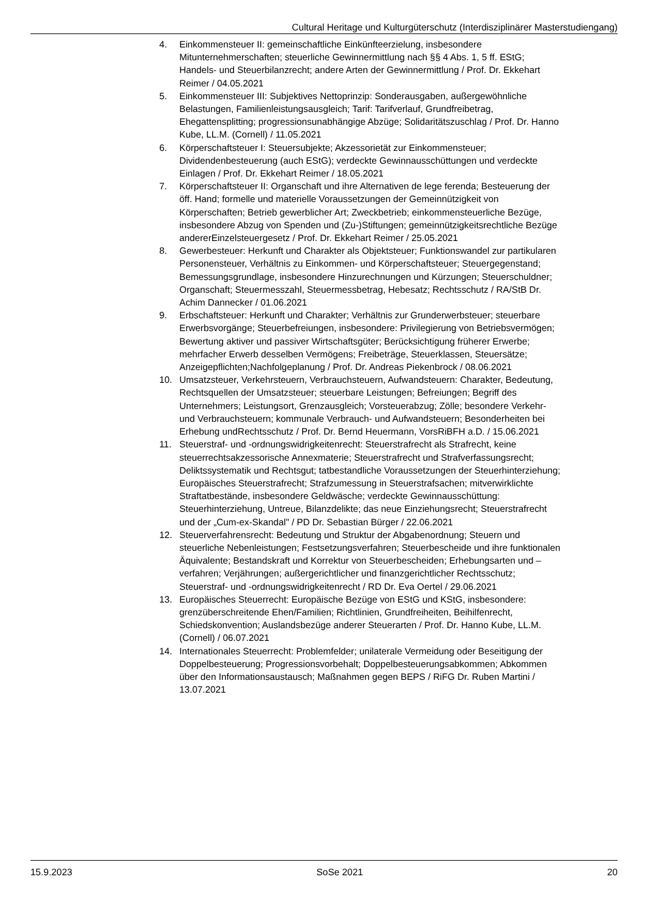Cultural Heritage und Kulturgüterschutz (Interdisziplinärer Masterstudiengang)
4. Einkommensteuer II: gemeinschaftliche Einkünfteerzielung, insbesondere Mitunternehmerschaften; steuerliche Gewinnermittlung nach §§ 4 Abs. 1, 5 ff. EStG; Handels- und Steuerbilanzrecht; andere Arten der Gewinnermittlung / Prof. Dr. Ekkehart Reimer / 04.05.2021
5. Einkommensteuer III: Subjektives Nettoprinzip: Sonderausgaben, außergewöhnliche Belastungen, Familienleistungsausgleich; Tarif: Tarifverlauf, Grundfreibetrag, Ehegattensplitting; progressionsunabhängige Abzüge; Solidaritätszuschlag / Prof. Dr. Hanno Kube, LL.M. (Cornell) / 11.05.2021
6. Körperschaftsteuer I: Steuersubjekte; Akzessorietät zur Einkommensteuer; Dividendenbesteuerung (auch EStG); verdeckte Gewinnausschüttungen und verdeckte Einlagen / Prof. Dr. Ekkehart Reimer / 18.05.2021
7. Körperschaftsteuer II: Organschaft und ihre Alternativen de lege ferenda; Besteuerung der öff. Hand; formelle und materielle Voraussetzungen der Gemeinnützigkeit von Körperschaften; Betrieb gewerblicher Art; Zweckbetrieb; einkommensteuerliche Bezüge, insbesondere Abzug von Spenden und (Zu-)Stiftungen; gemeinnützigkeitsrechtliche Bezüge andererEinzelsteuergesetz / Prof. Dr. Ekkehart Reimer / 25.05.2021
8. Gewerbesteuer: Herkunft und Charakter als Objektsteuer; Funktionswandel zur partikularen Personensteuer, Verhältnis zu Einkommen- und Körperschaftsteuer; Steuergegenstand; Bemessungsgrundlage, insbesondere Hinzurechnungen und Kürzungen; Steuerschuldner; Organschaft; Steuermesszahl, Steuermessbetrag, Hebesatz; Rechtsschutz / RA/StB Dr. Achim Dannecker / 01.06.2021
9. Erbschaftsteuer: Herkunft und Charakter; Verhältnis zur Grunderwerbsteuer; steuerbare Erwerbsvorgänge; Steuerbefreiungen, insbesondere: Privilegierung von Betriebsvermögen; Bewertung aktiver und passiver Wirtschaftsgüter; Berücksichtigung früherer Erwerbe; mehrfacher Erwerb desselben Vermögens; Freibeträge, Steuerklassen, Steuersätze; Anzeigepflichten;Nachfolgeplanung / Prof. Dr. Andreas Piekenbrock / 08.06.2021
10. Umsatzsteuer, Verkehrsteuern, Verbrauchsteuern, Aufwandsteuern: Charakter, Bedeutung, Rechtsquellen der Umsatzsteuer; steuerbare Leistungen; Befreiungen; Begriff des Unternehmers; Leistungsort, Grenzausgleich; Vorsteuerabzug; Zölle; besondere Verkehr- und Verbrauchsteuern; kommunale Verbrauch- und Aufwandsteuern; Besonderheiten bei Erhebung undRechtsschutz / Prof. Dr. Bernd Heuermann, VorsRiBFH a.D. / 15.06.2021
11. Steuerstraf- und -ordnungswidrigkeitenrecht: Steuerstrafrecht als Strafrecht, keine steuerrechtsakzessorische Annexmaterie; Steuerstrafrecht und Strafverfassungsrecht; Deliktssystematik und Rechtsgut; tatbestandliche Voraussetzungen der Steuerhinterziehung; Europäisches Steuerstrafrecht; Strafzumessung in Steuerstrafsachen; mitverwirklichte Straftatbestände, insbesondere Geldwäsche; verdeckte Gewinnausschüttung: Steuerhinterziehung, Untreue, Bilanzdelikte; das neue Einziehungsrecht; Steuerstrafrecht und der „Cum-ex-Skandal" / PD Dr. Sebastian Bürger / 22.06.2021
12. Steuerverfahrensrecht: Bedeutung und Struktur der Abgabenordnung; Steuern und steuerliche Nebenleistungen; Festsetzungsverfahren; Steuerbescheide und ihre funktionalen Äquivalente; Bestandskraft und Korrektur von Steuerbescheiden; Erhebungsarten und –verfahren; Verjährungen; außergerichtlicher und finanzgerichtlicher Rechtsschutz; Steuerstraf- und -ordnungswidrigkeitenrecht / RD Dr. Eva Oertel / 29.06.2021
13. Europäisches Steuerrecht: Europäische Bezüge von EStG und KStG, insbesondere: grenzüberschreitende Ehen/Familien; Richtlinien, Grundfreiheiten, Beihilfenrecht, Schiedskonvention; Auslandsbezüge anderer Steuerarten / Prof. Dr. Hanno Kube, LL.M. (Cornell) / 06.07.2021
14. Internationales Steuerrecht: Problemfelder; unilaterale Vermeidung oder Beseitigung der Doppelbesteuerung; Progressionsvorbehalt; Doppelbesteuerungsabkommen; Abkommen über den Informationsaustausch; Maßnahmen gegen BEPS / RiFG Dr. Ruben Martini / 13.07.2021
15.9.2023 SoSe 2021 20